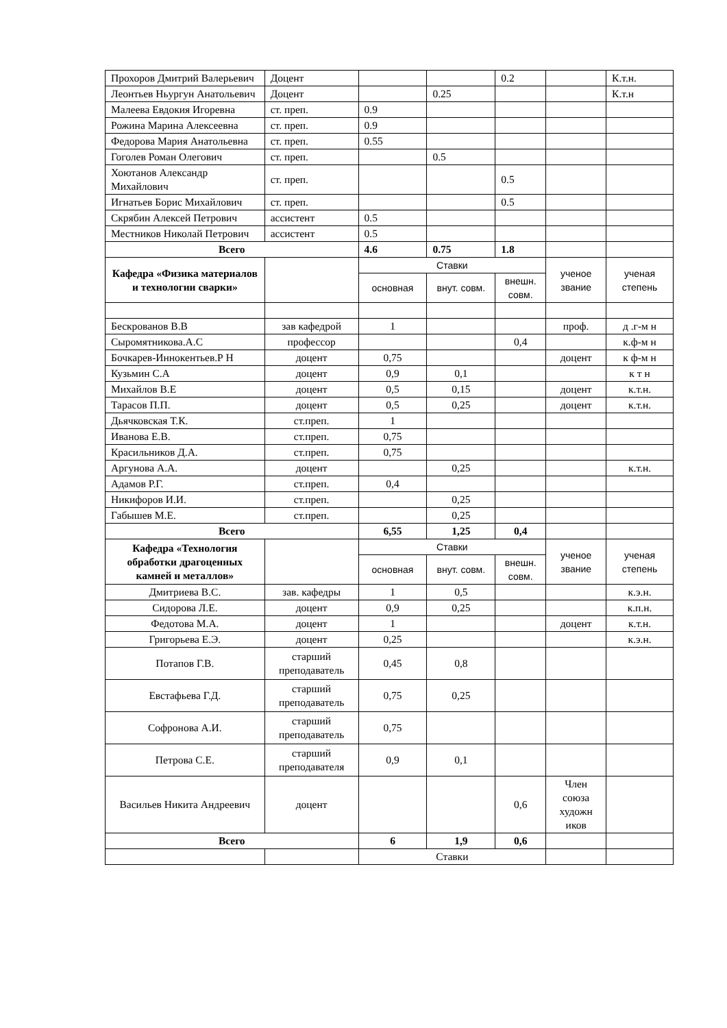| Прохоров Дмитрий Валерьевич | Доцент | | | 0.2 | | К.т.н. |
| Леонтьев Ньургун Анатольевич | Доцент | | 0.25 | | | К.т.н |
| Малеева Евдокия Игоревна | ст. преп. | 0.9 | | | | |
| Рожина Марина Алексеевна | ст. преп. | 0.9 | | | | |
| Федорова Мария Анатольевна | ст. преп. | 0.55 | | | | |
| Гоголев Роман Олегович | ст. преп. | | 0.5 | | | |
| Хоютанов Александр Михайлович | ст. преп. | | | 0.5 | | |
| Игнатьев Борис Михайлович | ст. преп. | | | 0.5 | | |
| Скрябин Алексей Петрович | ассистент | 0.5 | | | | |
| Местников Николай Петрович | ассистент | 0.5 | | | | |
| Всего | | 4.6 | 0.75 | 1.8 | | |
| Кафедра «Физика материалов и технологии сварки» | | Ставки | | | ученое звание | ученая степень |
| | | основная | внут. совм. | внешн. совм. | | |
| Бескрованов В.В | зав кафедрой | 1 | | | проф. | д .г-м н |
| Сыромятникова.А.С | профессор | | | 0,4 | | к.ф-м н |
| Бочкарев-Иннокентьев.Р Н | доцент | 0,75 | | | доцент | к ф-м н |
| Кузьмин С.А | доцент | 0,9 | 0,1 | | | к т н |
| Михайлов В.Е | доцент | 0,5 | 0,15 | | доцент | к.т.н. |
| Тарасов П.П. | доцент | 0,5 | 0,25 | | доцент | к.т.н. |
| Дьячковская Т.К. | ст.преп. | 1 | | | | |
| Иванова Е.В. | ст.преп. | 0,75 | | | | |
| Красильников Д.А. | ст.преп. | 0,75 | | | | |
| Аргунова А.А. | доцент | | 0,25 | | | к.т.н. |
| Адамов Р.Г. | ст.преп. | 0,4 | | | | |
| Никифоров И.И. | ст.преп. | | 0,25 | | | |
| Габышев М.Е. | ст.преп. | | 0,25 | | | |
| Всего | | 6,55 | 1,25 | 0,4 | | |
| Кафедра «Технология обработки драгоценных камней и металлов» | | Ставки | | | ученое звание | ученая степень |
| | | основная | внут. совм. | внешн. совм. | | |
| Дмитриева В.С. | зав. кафедры | 1 | 0,5 | | | к.э.н. |
| Сидорова Л.Е. | доцент | 0,9 | 0,25 | | | к.п.н. |
| Федотова М.А. | доцент | 1 | | | доцент | к.т.н. |
| Григорьева Е.Э. | доцент | 0,25 | | | | к.э.н. |
| Потапов Г.В. | старший преподаватель | 0,45 | 0,8 | | | |
| Евстафьева Г.Д. | старший преподаватель | 0,75 | 0,25 | | | |
| Софронова А.И. | старший преподаватель | 0,75 | | | | |
| Петрова С.Е. | старший преподавателя | 0,9 | 0,1 | | | |
| Васильев Никита Андреевич | доцент | | | 0,6 | Член союза художн иков | |
| Всего | | 6 | 1,9 | 0,6 | | |
| | | Ставки | | | | |